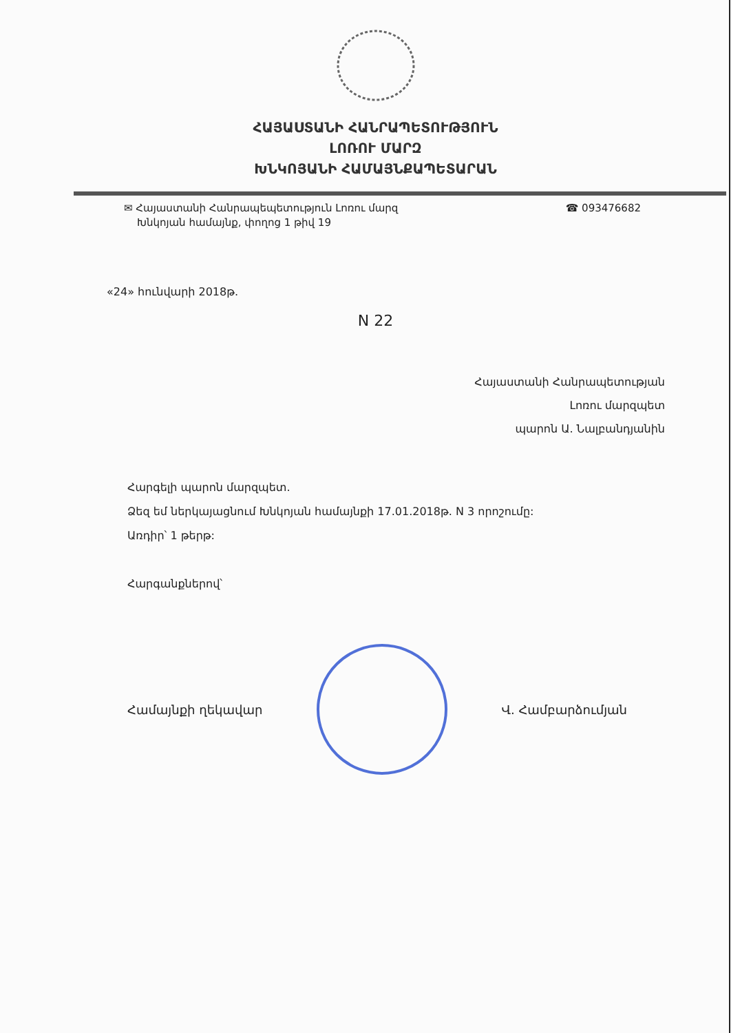ՀԱՅԱՍՏԱՆԻ ՀԱՆՐԱՊԵՏՈՒԹՅՈՒՆ
ԼՈՌՈՒ ՄԱՐԶ
ԽՆԿՈՅԱՆԻ ՀԱՄԱՅՆՔԱՊԵՏԱՐԱՆ
✉ Հայաստանի Հանրապեպետություն Լոռու մարզ
Խնկոյան համայնք, փողոց 1 թիվ 19
☎ 093476682
«24» հունվարի 2018թ.
N 22
Հայաստանի Հանրապետության
Լոռու մարզպետ
պարոն Ա. Նալբանդյանին
Հարգելի պարոն մարզպետ.
Ձեզ եմ ներկայացնում Խնկոյան համայնքի 17.01.2018թ. N 3 որոշումը:
Առդիր՝ 1 թերթ:
Հարգանքներով՝
Համայնքի ղեկավար Վ. Համբարձումյան